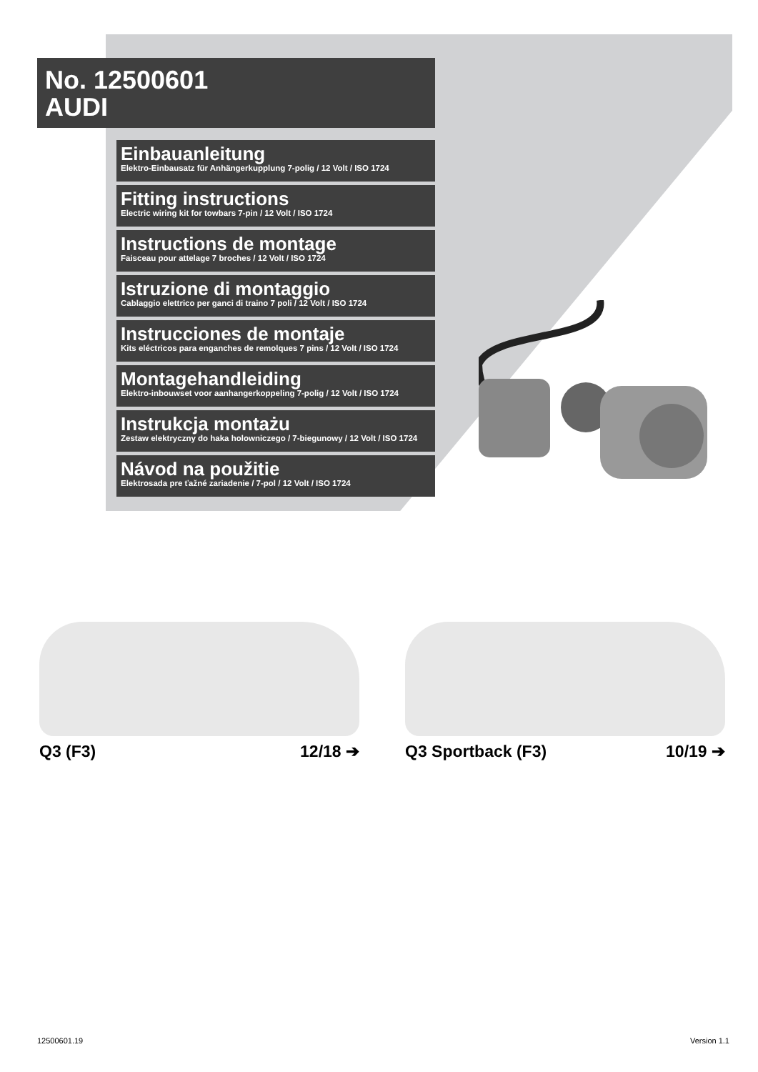No. 12500601
AUDI
Einbauanleitung
Elektro-Einbausatz für Anhängerkupplung 7-polig / 12 Volt / ISO 1724
Fitting instructions
Electric wiring kit for towbars 7-pin / 12 Volt / ISO 1724
Instructions de montage
Faisceau pour attelage 7 broches / 12 Volt / ISO 1724
Istruzione di montaggio
Cablaggio elettrico per ganci di traino 7 poli / 12 Volt / ISO 1724
Instrucciones de montaje
Kits eléctricos para enganches de remolques 7 pins / 12 Volt / ISO 1724
Montagehandleiding
Elektro-inbouwset voor aanhangerkoppeling 7-polig / 12 Volt / ISO 1724
Instrukcja montażu
Zestaw elektryczny do haka holowniczego / 7-biegunowy / 12 Volt / ISO 1724
Návod na použitie
Elektrosada pre ťažné zariadenie / 7-pol / 12 Volt / ISO 1724
Q3 (F3) 12/18 ➔ Q3 Sportback (F3) 10/19 ➔
12500601.19 Version 1.1